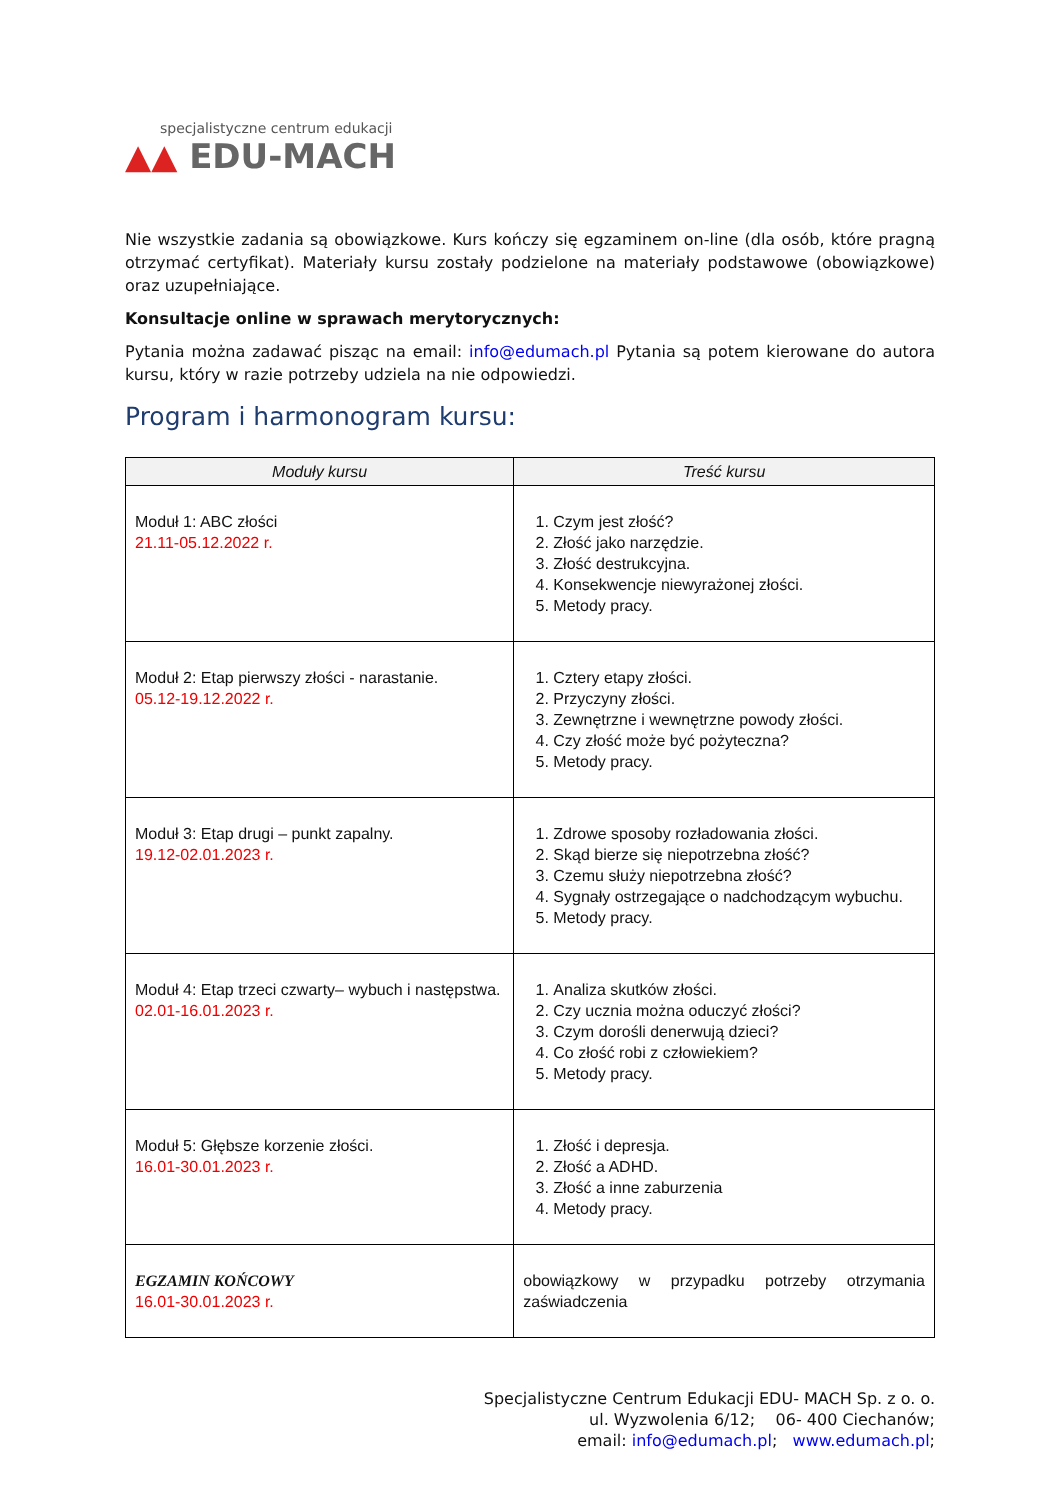specjalistyczne centrum edukacji
▲▲ EDU-MACH
Nie wszystkie zadania są obowiązkowe. Kurs kończy się egzaminem on-line (dla osób, które pragną otrzymać certyfikat). Materiały kursu zostały podzielone na materiały podstawowe (obowiązkowe) oraz uzupełniające.
Konsultacje online w sprawach merytorycznych:
Pytania można zadawać pisząc na email: info@edumach.pl Pytania są potem kierowane do autora kursu, który w razie potrzeby udziela na nie odpowiedzi.
Program i harmonogram kursu:
| Moduły kursu | Treść kursu |
| --- | --- |
| Moduł 1: ABC złości 21.11-05.12.2022 r. | 1. Czym jest złość? 2. Złość jako narzędzie. 3. Złość destrukcyjna. 4. Konsekwencje niewyrażonej złości. 5. Metody pracy. |
| Moduł 2: Etap pierwszy złości - narastanie. 05.12-19.12.2022 r. | 1. Cztery etapy złości. 2. Przyczyny złości. 3. Zewnętrzne i wewnętrzne powody złości. 4. Czy złość może być pożyteczna? 5. Metody pracy. |
| Moduł 3: Etap drugi – punkt zapalny. 19.12-02.01.2023 r. | 1. Zdrowe sposoby rozładowania złości. 2. Skąd bierze się niepotrzebna złość? 3. Czemu służy niepotrzebna złość? 4. Sygnały ostrzegające o nadchodzącym wybuchu. 5. Metody pracy. |
| Moduł 4: Etap trzeci czwarty– wybuch i następstwa. 02.01-16.01.2023 r. | 1. Analiza skutków złości. 2. Czy ucznia można oduczyć złości? 3. Czym dorośli denerwują dzieci? 4. Co złość robi z człowiekiem? 5. Metody pracy. |
| Moduł 5: Głębsze korzenie złości. 16.01-30.01.2023 r. | 1. Złość i depresja. 2. Złość a ADHD. 3. Złość a inne zaburzenia 4. Metody pracy. |
| EGZAMIN KOŃCOWY 16.01-30.01.2023 r. | obowiązkowy w przypadku potrzeby otrzymania zaświadczenia |
Specjalistyczne Centrum Edukacji EDU- MACH Sp. z o. o.
ul. Wyzwolenia 6/12; 06- 400 Ciechanów;
email: info@edumach.pl; www.edumach.pl;